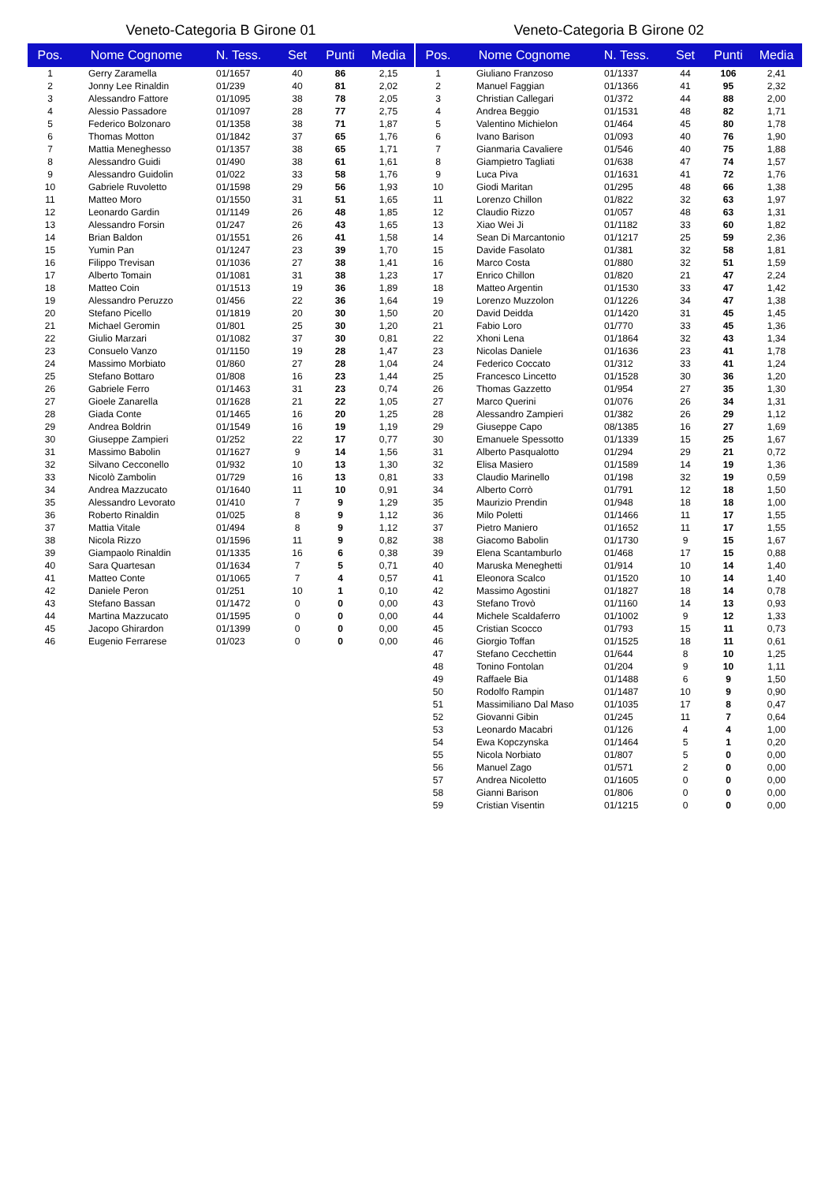Veneto-Categoria B Girone 01
| Pos. | Nome Cognome | N. Tess. | Set | Punti | Media |
| --- | --- | --- | --- | --- | --- |
| 1 | Gerry Zaramella | 01/1657 | 40 | 86 | 2,15 |
| 2 | Jonny Lee Rinaldin | 01/239 | 40 | 81 | 2,02 |
| 3 | Alessandro Fattore | 01/1095 | 38 | 78 | 2,05 |
| 4 | Alessio Passadore | 01/1097 | 28 | 77 | 2,75 |
| 5 | Federico Bolzonaro | 01/1358 | 38 | 71 | 1,87 |
| 6 | Thomas Motton | 01/1842 | 37 | 65 | 1,76 |
| 7 | Mattia Meneghesso | 01/1357 | 38 | 65 | 1,71 |
| 8 | Alessandro Guidi | 01/490 | 38 | 61 | 1,61 |
| 9 | Alessandro Guidolin | 01/022 | 33 | 58 | 1,76 |
| 10 | Gabriele Ruvoletto | 01/1598 | 29 | 56 | 1,93 |
| 11 | Matteo Moro | 01/1550 | 31 | 51 | 1,65 |
| 12 | Leonardo Gardin | 01/1149 | 26 | 48 | 1,85 |
| 13 | Alessandro Forsin | 01/247 | 26 | 43 | 1,65 |
| 14 | Brian Baldon | 01/1551 | 26 | 41 | 1,58 |
| 15 | Yumin Pan | 01/1247 | 23 | 39 | 1,70 |
| 16 | Filippo Trevisan | 01/1036 | 27 | 38 | 1,41 |
| 17 | Alberto Tomain | 01/1081 | 31 | 38 | 1,23 |
| 18 | Matteo Coin | 01/1513 | 19 | 36 | 1,89 |
| 19 | Alessandro Peruzzo | 01/456 | 22 | 36 | 1,64 |
| 20 | Stefano Picello | 01/1819 | 20 | 30 | 1,50 |
| 21 | Michael Geromin | 01/801 | 25 | 30 | 1,20 |
| 22 | Giulio Marzari | 01/1082 | 37 | 30 | 0,81 |
| 23 | Consuelo Vanzo | 01/1150 | 19 | 28 | 1,47 |
| 24 | Massimo Morbiato | 01/860 | 27 | 28 | 1,04 |
| 25 | Stefano Bottaro | 01/808 | 16 | 23 | 1,44 |
| 26 | Gabriele Ferro | 01/1463 | 31 | 23 | 0,74 |
| 27 | Gioele Zanarella | 01/1628 | 21 | 22 | 1,05 |
| 28 | Giada Conte | 01/1465 | 16 | 20 | 1,25 |
| 29 | Andrea Boldrin | 01/1549 | 16 | 19 | 1,19 |
| 30 | Giuseppe Zampieri | 01/252 | 22 | 17 | 0,77 |
| 31 | Massimo Babolin | 01/1627 | 9 | 14 | 1,56 |
| 32 | Silvano Cecconello | 01/932 | 10 | 13 | 1,30 |
| 33 | Nicolò Zambolin | 01/729 | 16 | 13 | 0,81 |
| 34 | Andrea Mazzucato | 01/1640 | 11 | 10 | 0,91 |
| 35 | Alessandro Levorato | 01/410 | 7 | 9 | 1,29 |
| 36 | Roberto Rinaldin | 01/025 | 8 | 9 | 1,12 |
| 37 | Mattia Vitale | 01/494 | 8 | 9 | 1,12 |
| 38 | Nicola Rizzo | 01/1596 | 11 | 9 | 0,82 |
| 39 | Giampaolo Rinaldin | 01/1335 | 16 | 6 | 0,38 |
| 40 | Sara Quartesan | 01/1634 | 7 | 5 | 0,71 |
| 41 | Matteo Conte | 01/1065 | 7 | 4 | 0,57 |
| 42 | Daniele Peron | 01/251 | 10 | 1 | 0,10 |
| 43 | Stefano Bassan | 01/1472 | 0 | 0 | 0,00 |
| 44 | Martina Mazzucato | 01/1595 | 0 | 0 | 0,00 |
| 45 | Jacopo Ghirardon | 01/1399 | 0 | 0 | 0,00 |
| 46 | Eugenio Ferrarese | 01/023 | 0 | 0 | 0,00 |
Veneto-Categoria B Girone 02
| Pos. | Nome Cognome | N. Tess. | Set | Punti | Media |
| --- | --- | --- | --- | --- | --- |
| 1 | Giuliano Franzoso | 01/1337 | 44 | 106 | 2,41 |
| 2 | Manuel Faggian | 01/1366 | 41 | 95 | 2,32 |
| 3 | Christian Callegari | 01/372 | 44 | 88 | 2,00 |
| 4 | Andrea Beggio | 01/1531 | 48 | 82 | 1,71 |
| 5 | Valentino Michielon | 01/464 | 45 | 80 | 1,78 |
| 6 | Ivano Barison | 01/093 | 40 | 76 | 1,90 |
| 7 | Gianmaria Cavaliere | 01/546 | 40 | 75 | 1,88 |
| 8 | Giampietro Tagliati | 01/638 | 47 | 74 | 1,57 |
| 9 | Luca Piva | 01/1631 | 41 | 72 | 1,76 |
| 10 | Giodi Maritan | 01/295 | 48 | 66 | 1,38 |
| 11 | Lorenzo Chillon | 01/822 | 32 | 63 | 1,97 |
| 12 | Claudio Rizzo | 01/057 | 48 | 63 | 1,31 |
| 13 | Xiao Wei Ji | 01/1182 | 33 | 60 | 1,82 |
| 14 | Sean Di Marcantonio | 01/1217 | 25 | 59 | 2,36 |
| 15 | Davide Fasolato | 01/381 | 32 | 58 | 1,81 |
| 16 | Marco Costa | 01/880 | 32 | 51 | 1,59 |
| 17 | Enrico Chillon | 01/820 | 21 | 47 | 2,24 |
| 18 | Matteo Argentin | 01/1530 | 33 | 47 | 1,42 |
| 19 | Lorenzo Muzzolon | 01/1226 | 34 | 47 | 1,38 |
| 20 | David Deidda | 01/1420 | 31 | 45 | 1,45 |
| 21 | Fabio Loro | 01/770 | 33 | 45 | 1,36 |
| 22 | Xhoni Lena | 01/1864 | 32 | 43 | 1,34 |
| 23 | Nicolas Daniele | 01/1636 | 23 | 41 | 1,78 |
| 24 | Federico Coccato | 01/312 | 33 | 41 | 1,24 |
| 25 | Francesco Lincetto | 01/1528 | 30 | 36 | 1,20 |
| 26 | Thomas Gazzetto | 01/954 | 27 | 35 | 1,30 |
| 27 | Marco Querini | 01/076 | 26 | 34 | 1,31 |
| 28 | Alessandro Zampieri | 01/382 | 26 | 29 | 1,12 |
| 29 | Giuseppe Capo | 08/1385 | 16 | 27 | 1,69 |
| 30 | Emanuele Spessotto | 01/1339 | 15 | 25 | 1,67 |
| 31 | Alberto Pasqualotto | 01/294 | 29 | 21 | 0,72 |
| 32 | Elisa Masiero | 01/1589 | 14 | 19 | 1,36 |
| 33 | Claudio Marinello | 01/198 | 32 | 19 | 0,59 |
| 34 | Alberto Corrò | 01/791 | 12 | 18 | 1,50 |
| 35 | Maurizio Prendin | 01/948 | 18 | 18 | 1,00 |
| 36 | Milo Poletti | 01/1466 | 11 | 17 | 1,55 |
| 37 | Pietro Maniero | 01/1652 | 11 | 17 | 1,55 |
| 38 | Giacomo Babolin | 01/1730 | 9 | 15 | 1,67 |
| 39 | Elena Scantamburlo | 01/468 | 17 | 15 | 0,88 |
| 40 | Maruska Meneghetti | 01/914 | 10 | 14 | 1,40 |
| 41 | Eleonora Scalco | 01/1520 | 10 | 14 | 1,40 |
| 42 | Massimo Agostini | 01/1827 | 18 | 14 | 0,78 |
| 43 | Stefano Trovò | 01/1160 | 14 | 13 | 0,93 |
| 44 | Michele Scaldaferro | 01/1002 | 9 | 12 | 1,33 |
| 45 | Cristian Scocco | 01/793 | 15 | 11 | 0,73 |
| 46 | Giorgio Toffan | 01/1525 | 18 | 11 | 0,61 |
| 47 | Stefano Cecchettin | 01/644 | 8 | 10 | 1,25 |
| 48 | Tonino Fontolan | 01/204 | 9 | 10 | 1,11 |
| 49 | Raffaele Bia | 01/1488 | 6 | 9 | 1,50 |
| 50 | Rodolfo Rampin | 01/1487 | 10 | 9 | 0,90 |
| 51 | Massimiliano Dal Maso | 01/1035 | 17 | 8 | 0,47 |
| 52 | Giovanni Gibin | 01/245 | 11 | 7 | 0,64 |
| 53 | Leonardo Macabri | 01/126 | 4 | 4 | 1,00 |
| 54 | Ewa Kopczynska | 01/1464 | 5 | 1 | 0,20 |
| 55 | Nicola Norbiato | 01/807 | 5 | 0 | 0,00 |
| 56 | Manuel Zago | 01/571 | 2 | 0 | 0,00 |
| 57 | Andrea Nicoletto | 01/1605 | 0 | 0 | 0,00 |
| 58 | Gianni Barison | 01/806 | 0 | 0 | 0,00 |
| 59 | Cristian Visentin | 01/1215 | 0 | 0 | 0,00 |